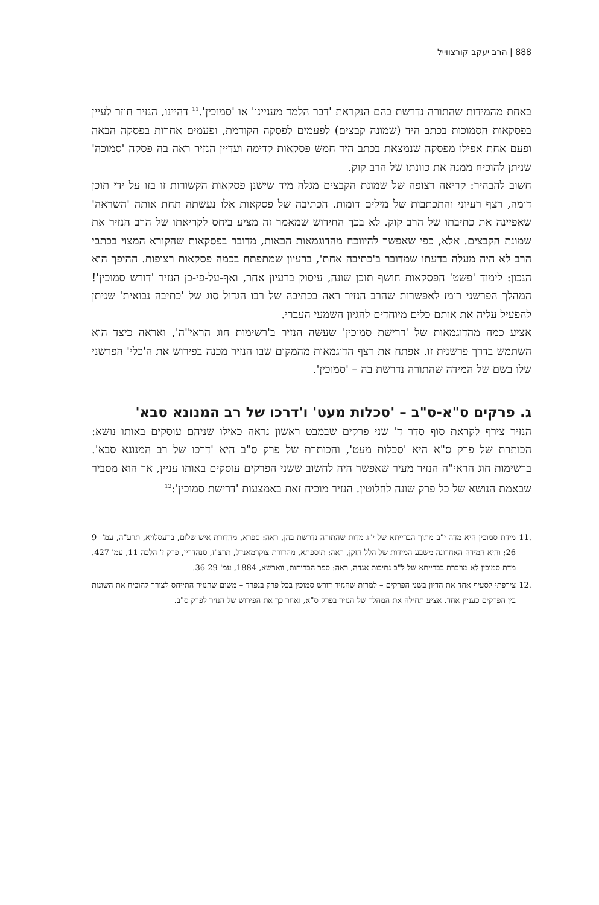888 | הרב יעקב קורצווייל
באחת מהמידות שהתורה נדרשת בהם הנקראת 'דבר הלמד מעניינו' או 'סמוכין'.<sup>11</sup> דהיינו, הנזיר חוזר לעיין בפסקאות הסמוכות בכתב היד (שמונה קבצים) לפעמים לפסקה הקודמת, ופעמים אחרות בפסקה הבאה ופעם אחת אפילו מפסקה שנמצאת בכתב היד חמש פסקאות קדימה ועדיין הנזיר ראה בה פסקה 'סמוכה' שניתן להוכיח ממנה את כוונתו של הרב קוק.
חשוב להבהיר: קריאה רצופה של שמונת הקבצים מגלה מיד שישנן פסקאות הקשורות זו בזו על ידי תוכן דומה, רצף רעיוני והתכתבות של מילים דומות. הכתיבה של פסקאות אלו נעשתה תחת אותה 'השראה' שאפיינה את כתיבתו של הרב קוק. לא בכך החידוש שמאמר זה מציע ביחס לקריאתו של הרב הנזיר את שמונת הקבצים. אלא, כפי שאפשר להיווכח מהדוגמאות הבאות, מדובר בפסקאות שהקורא המצוי בכתבי הרב לא היה מעלה בדעתו שמדובר ב'כתיבה אחת', ברעיון שמתפתח בכמה פסקאות רצופות. ההיפך הוא הנכון: לימוד 'פשט' הפסקאות חושף תוכן שונה, עיסוק ברעיון אחר, ואף-על-פי-כן הנזיר 'דורש סמוכין'! המהלך הפרשני רומז לאפשרות שהרב הנזיר ראה בכתיבה של רבו הגדול סוג של 'כתיבה נבואית' שניתן להפעיל עליה את אותם כלים מיוחדים להגיון השמעי העברי.
אציע כמה מהדוגמאות של 'דרישת סמוכין' שעשה הנזיר ב'רשימות חוג הראי"ה', ואראה כיצד הוא השתמש בדרך פרשנית זו. אפתח את רצף הדוגמאות מהמקום שבו הנזיר מכנה בפירוש את ה'כלי' הפרשני שלו בשם של המידה שהתורה נדרשת בה – 'סמוכין'.
ג. פרקים ס"א-ס"ב – 'סכלות מעט' ו'דרכו של רב המנונא סבא'
הנזיר צירף לקראת סוף סדר ד' שני פרקים שבמבט ראשון נראה כאילו שניהם עוסקים באותו נושא: הכותרת של פרק ס"א היא 'סכלות מעט', והכותרת של פרק ס"ב היא 'דרכו של רב המנונא סבא'. ברשימות חוג הראי"ה הנזיר מעיר שאפשר היה לחשוב ששני הפרקים עוסקים באותו עניין, אך הוא מסביר שבאמת הנושא של כל פרק שונה לחלוטין. הנזיר מוכיח זאת באמצעות 'דרישת סמוכין':<sup>12</sup>
.11 מידת סמוכין היא מדה י"ב מתוך הברייתא של י"ג מדות שהתורה נדרשת בהן, ראה: ספרא, מהדורת איש-שלום, ברעסלויא, תרע"ה, עמ' 9-26; והיא המידה האחרונה משבע המידות של הלל הזקן, ראה: תוספתא, מהדורת צוקרמאנדל, תרצ"ז, סנהדרין, פרק ז' הלכה 11, עמ' 427. מדת סמוכין לא מוזכרת בברייתא של ל"ב נתיבות אגדה, ראה: ספר הכריתות, ווארשא, 1884, עמ' 36-29.
.12 צירפתי לסעיף אחד את הדיון בשני הפרקים – למרות שהנזיר דורש סמוכין בכל פרק בנפרד – משום שהנזיר התייחס לצורך להוכיח את השונות בין הפרקים כעניין אחד. אציע תחילה את המהלך של הנזיר בפרק ס"א, ואחר כך את הפירוש של הנזיר לפרק ס"ב.